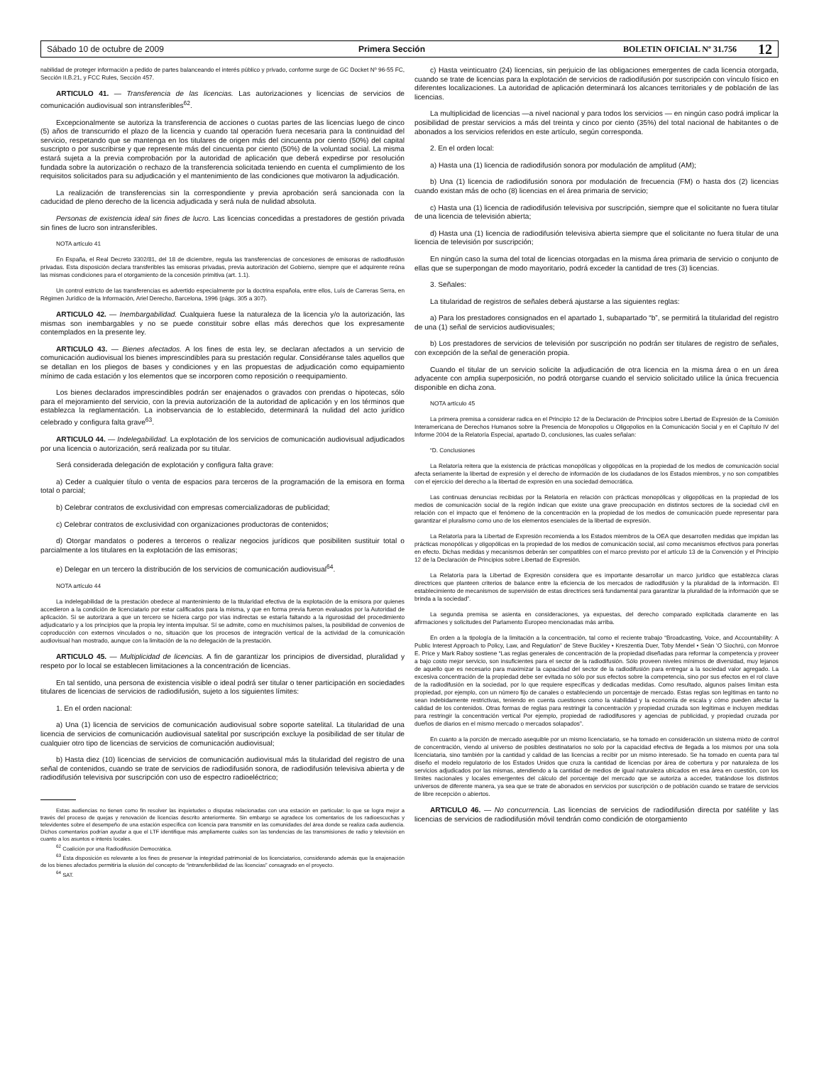Sábado 10 de octubre de 2009 Primera Sección BOLETIN OFICIAL Nº 31.756 12
nabilidad de proteger información a pedido de partes balanceando el interés público y privado, conforme surge de GC Docket Nº 96-55 FC, Sección II.B.21, y FCC Rules, Sección 457.
ARTICULO 41. — Transferencia de las licencias. Las autorizaciones y licencias de servicios de comunicación audiovisual son intransferibles<sup>62</sup>.
Excepcionalmente se autoriza la transferencia de acciones o cuotas partes de las licencias luego de cinco (5) años de transcurrido el plazo de la licencia y cuando tal operación fuera necesaria para la continuidad del servicio, respetando que se mantenga en los titulares de origen más del cincuenta por ciento (50%) del capital suscripto o por suscribirse y que represente más del cincuenta por ciento (50%) de la voluntad social. La misma estará sujeta a la previa comprobación por la autoridad de aplicación que deberá expedirse por resolución fundada sobre la autorización o rechazo de la transferencia solicitada teniendo en cuenta el cumplimiento de los requisitos solicitados para su adjudicación y el mantenimiento de las condiciones que motivaron la adjudicación.
La realización de transferencias sin la correspondiente y previa aprobación será sancionada con la caducidad de pleno derecho de la licencia adjudicada y será nula de nulidad absoluta.
Personas de existencia ideal sin fines de lucro. Las licencias concedidas a prestadores de gestión privada sin fines de lucro son intransferibles.
NOTA artículo 41
En España, el Real Decreto 3302/81, del 18 de diciembre, regula las transferencias de concesiones de emisoras de radiodifusión privadas. Esta disposición declara transferibles las emisoras privadas, previa autorización del Gobierno, siempre que el adquirente reúna las mismas condiciones para el otorgamiento de la concesión primitiva (art. 1.1).
Un control estricto de las transferencias es advertido especialmente por la doctrina española, entre ellos, Luís de Carreras Serra, en Régimen Jurídico de la Información, Ariel Derecho, Barcelona, 1996 (págs. 305 a 307).
ARTICULO 42. — Inembargabilidad. Cualquiera fuese la naturaleza de la licencia y/o la autorización, las mismas son inembargables y no se puede constituir sobre ellas más derechos que los expresamente contemplados en la presente ley.
ARTICULO 43. — Bienes afectados. A los fines de esta ley, se declaran afectados a un servicio de comunicación audiovisual los bienes imprescindibles para su prestación regular. Considéranse tales aquellos que se detallan en los pliegos de bases y condiciones y en las propuestas de adjudicación como equipamiento mínimo de cada estación y los elementos que se incorporen como reposición o reequipamiento.
Los bienes declarados imprescindibles podrán ser enajenados o gravados con prendas o hipotecas, sólo para el mejoramiento del servicio, con la previa autorización de la autoridad de aplicación y en los términos que establezca la reglamentación. La inobservancia de lo establecido, determinará la nulidad del acto jurídico celebrado y configura falta grave<sup>63</sup>.
ARTICULO 44. — Indelegabilidad. La explotación de los servicios de comunicación audiovisual adjudicados por una licencia o autorización, será realizada por su titular.
Será considerada delegación de explotación y configura falta grave:
a) Ceder a cualquier título o venta de espacios para terceros de la programación de la emisora en forma total o parcial;
b) Celebrar contratos de exclusividad con empresas comercializadoras de publicidad;
c) Celebrar contratos de exclusividad con organizaciones productoras de contenidos;
d) Otorgar mandatos o poderes a terceros o realizar negocios jurídicos que posibiliten sustituir total o parcialmente a los titulares en la explotación de las emisoras;
e) Delegar en un tercero la distribución de los servicios de comunicación audiovisual<sup>64</sup>.
NOTA artículo 44
La indelegabilidad de la prestación obedece al mantenimiento de la titularidad efectiva de la explotación de la emisora por quienes accedieron a la condición de licenciatario por estar calificados para la misma, y que en forma previa fueron evaluados por la Autoridad de aplicación. Si se autorizara a que un tercero se hiciera cargo por vías indirectas se estaría faltando a la rigurosidad del procedimiento adjudicatario y a los principios que la propia ley intenta impulsar. Sí se admite, como en muchísimos países, la posibilidad de convenios de coproducción con externos vinculados o no, situación que los procesos de integración vertical de la actividad de la comunicación audiovisual han mostrado, aunque con la limitación de la no delegación de la prestación.
ARTICULO 45. — Multiplicidad de licencias. A fin de garantizar los principios de diversidad, pluralidad y respeto por lo local se establecen limitaciones a la concentración de licencias.
En tal sentido, una persona de existencia visible o ideal podrá ser titular o tener participación en sociedades titulares de licencias de servicios de radiodifusión, sujeto a los siguientes límites:
1. En el orden nacional:
a) Una (1) licencia de servicios de comunicación audiovisual sobre soporte satelital. La titularidad de una licencia de servicios de comunicación audiovisual satelital por suscripción excluye la posibilidad de ser titular de cualquier otro tipo de licencias de servicios de comunicación audiovisual;
b) Hasta diez (10) licencias de servicios de comunicación audiovisual más la titularidad del registro de una señal de contenidos, cuando se trate de servicios de radiodifusión sonora, de radiodifusión televisiva abierta y de radiodifusión televisiva por suscripción con uso de espectro radioeléctrico;
Estas audiencias no tienen como fin resolver las inquietudes o disputas relacionadas con una estación en particular; lo que se logra mejor a través del proceso de quejas y renovación de licencias descrito anteriormente. Sin embargo se agradece los comentarios de los radioescuchas y televidentes sobre el desempeño de una estación específica con licencia para transmitir en las comunidades del área donde se realiza cada audiencia. Dichos comentarios podrían ayudar a que el LTF identifique más ampliamente cuáles son las tendencias de las transmisiones de radio y televisión en cuanto a los asuntos e interés locales.
<sup>62</sup> Coalición por una Radiodifusión Democrática.
<sup>63</sup> Esta disposición es relevante a los fines de preservar la integridad patrimonial de los licenciatarios, considerando además que la enajenación de los bienes afectados permitiría la elusión del concepto de “intransferibilidad de las licencias” consagrado en el proyecto.
<sup>64</sup> SAT.
c) Hasta veinticuatro (24) licencias, sin perjuicio de las obligaciones emergentes de cada licencia otorgada, cuando se trate de licencias para la explotación de servicios de radiodifusión por suscripción con vínculo físico en diferentes localizaciones. La autoridad de aplicación determinará los alcances territoriales y de población de las licencias.
La multiplicidad de licencias —a nivel nacional y para todos los servicios — en ningún caso podrá implicar la posibilidad de prestar servicios a más del treinta y cinco por ciento (35%) del total nacional de habitantes o de abonados a los servicios referidos en este artículo, según corresponda.
2. En el orden local:
a) Hasta una (1) licencia de radiodifusión sonora por modulación de amplitud (AM);
b) Una (1) licencia de radiodifusión sonora por modulación de frecuencia (FM) o hasta dos (2) licencias cuando existan más de ocho (8) licencias en el área primaria de servicio;
c) Hasta una (1) licencia de radiodifusión televisiva por suscripción, siempre que el solicitante no fuera titular de una licencia de televisión abierta;
d) Hasta una (1) licencia de radiodifusión televisiva abierta siempre que el solicitante no fuera titular de una licencia de televisión por suscripción;
En ningún caso la suma del total de licencias otorgadas en la misma área primaria de servicio o conjunto de ellas que se superpongan de modo mayoritario, podrá exceder la cantidad de tres (3) licencias.
3. Señales:
La titularidad de registros de señales deberá ajustarse a las siguientes reglas:
a) Para los prestadores consignados en el apartado 1, subapartado “b”, se permitirá la titularidad del registro de una (1) señal de servicios audiovisuales;
b) Los prestadores de servicios de televisión por suscripción no podrán ser titulares de registro de señales, con excepción de la señal de generación propia.
Cuando el titular de un servicio solicite la adjudicación de otra licencia en la misma área o en un área adyacente con amplia superposición, no podrá otorgarse cuando el servicio solicitado utilice la única frecuencia disponible en dicha zona.
NOTA artículo 45
La primera premisa a considerar radica en el Principio 12 de la Declaración de Principios sobre Libertad de Expresión de la Comisión Interamericana de Derechos Humanos sobre la Presencia de Monopolios u Oligopolios en la Comunicación Social y en el Capítulo IV del Informe 2004 de la Relatoría Especial, apartado D, conclusiones, las cuales señalan:
“D. Conclusiones
La Relatoría reitera que la existencia de prácticas monopólicas y oligopólicas en la propiedad de los medios de comunicación social afecta seriamente la libertad de expresión y el derecho de información de los ciudadanos de los Estados miembros, y no son compatibles con el ejercicio del derecho a la libertad de expresión en una sociedad democrática.
Las continuas denuncias recibidas por la Relatoría en relación con prácticas monopólicas y oligopólicas en la propiedad de los medios de comunicación social de la región indican que existe una grave preocupación en distintos sectores de la sociedad civil en relación con el impacto que el fenómeno de la concentración en la propiedad de los medios de comunicación puede representar para garantizar el pluralismo como uno de los elementos esenciales de la libertad de expresión.
La Relatoría para la Libertad de Expresión recomienda a los Estados miembros de la OEA que desarrollen medidas que impidan las prácticas monopólicas y oligopólicas en la propiedad de los medios de comunicación social, así como mecanismos efectivos para ponerlas en efecto. Dichas medidas y mecanismos deberán ser compatibles con el marco previsto por el artículo 13 de la Convención y el Principio 12 de la Declaración de Principios sobre Libertad de Expresión.
La Relatoría para la Libertad de Expresión considera que es importante desarrollar un marco jurídico que establezca claras directrices que planteen criterios de balance entre la eficiencia de los mercados de radiodifusión y la pluralidad de la información. El establecimiento de mecanismos de supervisión de estas directrices será fundamental para garantizar la pluralidad de la información que se brinda a la sociedad”.
La segunda premisa se asienta en consideraciones, ya expuestas, del derecho comparado explicitada claramente en las afirmaciones y solicitudes del Parlamento Europeo mencionadas más arriba.
En orden a la tipología de la limitación a la concentración, tal como el reciente trabajo “Broadcasting, Voice, and Accountability: A Public Interest Approach to Policy, Law, and Regulation” de Steve Buckley • Kreszentia Duer, Toby Mendel • Seán 'O Siochrú, con Monroe E. Price y Mark Raboy sostiene “Las reglas generales de concentración de la propiedad diseñadas para reformar la competencia y proveer a bajo costo mejor servicio, son insuficientes para el sector de la radiodifusión. Sólo proveen niveles mínimos de diversidad, muy lejanos de aquello que es necesario para maximizar la capacidad del sector de la radiodifusión para entregar a la sociedad valor agregado. La excesiva concentración de la propiedad debe ser evitada no sólo por sus efectos sobre la competencia, sino por sus efectos en el rol clave de la radiodifusión en la sociedad, por lo que requiere específicas y dedicadas medidas. Como resultado, algunos países limitan esta propiedad, por ejemplo, con un número fijo de canales o estableciendo un porcentaje de mercado. Estas reglas son legítimas en tanto no sean indebidamente restrictivas, teniendo en cuenta cuestiones como la viabilidad y la economía de escala y cómo pueden afectar la calidad de los contenidos. Otras formas de reglas para restringir la concentración y propiedad cruzada son legítimas e incluyen medidas para restringir la concentración vertical Por ejemplo, propiedad de radiodifusores y agencias de publicidad, y propiedad cruzada por dueños de diarios en el mismo mercado o mercados solapados”.
En cuanto a la porción de mercado asequible por un mismo licenciatario, se ha tomado en consideración un sistema mixto de control de concentración, viendo al universo de posibles destinatarios no solo por la capacidad efectiva de llegada a los mismos por una sola licenciataria, sino también por la cantidad y calidad de las licencias a recibir por un mismo interesado. Se ha tomado en cuenta para tal diseño el modelo regulatorio de los Estados Unidos que cruza la cantidad de licencias por área de cobertura y por naturaleza de los servicios adjudicados por las mismas, atendiendo a la cantidad de medios de igual naturaleza ubicados en esa área en cuestión, con los límites nacionales y locales emergentes del cálculo del porcentaje del mercado que se autoriza a acceder, tratándose los distintos universos de diferente manera, ya sea que se trate de abonados en servicios por suscripción o de población cuando se tratare de servicios de libre recepción o abiertos.
ARTICULO 46. — No concurrencia. Las licencias de servicios de radiodifusión directa por satélite y las licencias de servicios de radiodifusión móvil tendrán como condición de otorgamiento